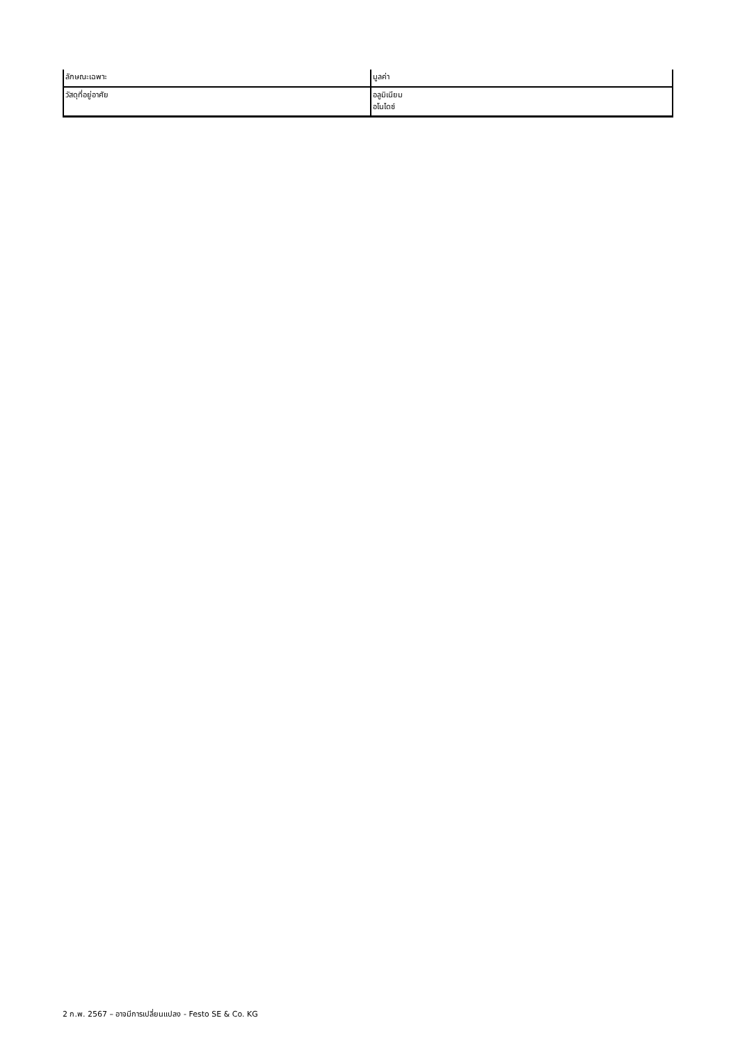| ลักษณะเฉพาะ | มูลค่า |
| วัสดุที่อยู่อาศัย | อลูมิเนียม อโนไดซ์ |
2 ก.พ. 2567 – อาจมีการเปลี่ยนแปลง - Festo SE & Co. KG